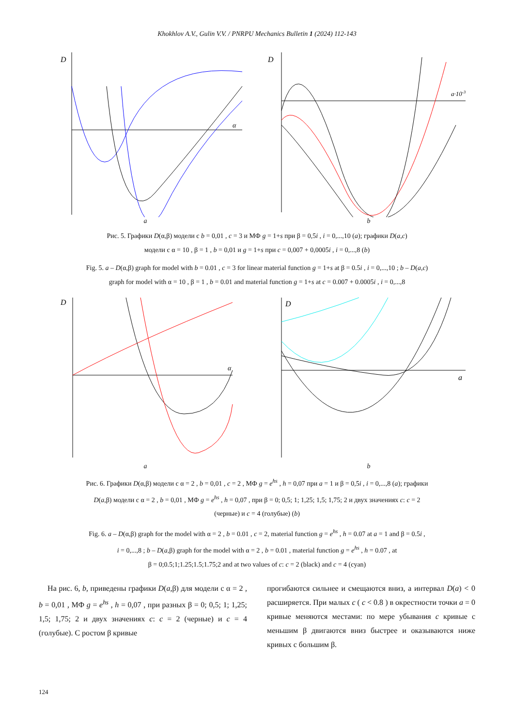Khokhlov A.V., Gulin V.V. / PNRPU Mechanics Bulletin 1 (2024) 112-143
D
α
a
D
a·10-3
b
Рис. 5. Графики D(α,β) модели с b = 0,01 , c = 3 и МФ g = 1+s при β = 0,5i , i = 0,...,10 (a); графики D(a,c)
модели с α = 10 , β = 1 , b = 0,01 и g = 1+s при c = 0,007 + 0,0005i , i = 0,...,8 (b)
Fig. 5. a – D(α,β) graph for model with b = 0.01 , c = 3 for linear material function g = 1+s at β = 0.5i , i = 0,...,10 ; b – D(a,c)
graph for model with α = 10 , β = 1 , b = 0.01 and material function g = 1+s at c = 0.007 + 0.0005i , i = 0,...,8
D
α
a
D
a
b
Рис. 6. Графики D(α,β) модели с α = 2 , b = 0,01 , c = 2 , МФ g = e<sup>hs</sup> , h = 0,07 при a = 1 и β = 0,5i , i = 0,...,8 (a); графики
D(a,β) модели с α = 2 , b = 0,01 , МФ g = e<sup>hs</sup> , h = 0,07 , при β = 0; 0,5; 1; 1,25; 1,5; 1,75; 2 и двух значениях c: c = 2
(черные) и c = 4 (голубые) (b)
Fig. 6. a – D(α,β) graph for the model with α = 2 , b = 0.01 , c = 2, material function g = e<sup>hs</sup> , h = 0.07 at a = 1 and β = 0.5i ,
i = 0,...,8 ; b – D(a,β) graph for the model with α = 2 , b = 0.01 , material function g = e<sup>hs</sup> , h = 0.07 , at
β = 0;0.5;1;1.25;1.5;1.75;2 and at two values of c: c = 2 (black) and c = 4 (cyan)
На рис. 6, b, приведены графики D(a,β) для модели с α = 2 , b = 0,01 , МФ g = e<sup>hs</sup> , h = 0,07 , при разных β = 0; 0,5; 1; 1,25; 1,5; 1,75; 2 и двух значениях c: c = 2 (черные) и c = 4 (голубые). С ростом β кривые
прогибаются сильнее и смещаются вниз, а интервал D(a) < 0 расширяется. При малых c ( c < 0.8 ) в окрестности точки a = 0 кривые меняются местами: по мере убывания c кривые с меньшим β двигаются вниз быстрее и оказываются ниже кривых с большим β.
124